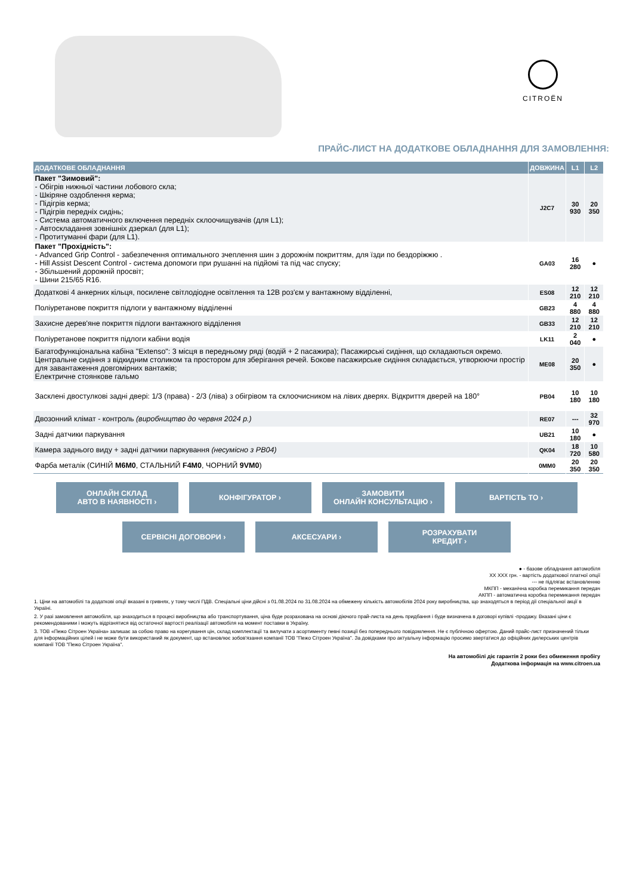CITROËN
ПРАЙС-ЛИСТ НА ДОДАТКОВЕ ОБЛАДНАННЯ ДЛЯ ЗАМОВЛЕННЯ:
| ДОДАТКОВЕ ОБЛАДНАННЯ | ДОВЖИНА | L1 | L2 |
| --- | --- | --- | --- |
| Пакет "Зимовий": - Обігрів нижньої частини лобового скла; - Шкіряне оздоблення керма; - Підігрів керма; - Підігрів передніх сидінь; - Система автоматичного включення передніх склоочищувачів (для L1); - Автоскладання зовнішніх дзеркал (для L1); - Протитуманні фари (для L1). | J2C7 | 30 930 | 20 350 |
| Пакет "Прохідність": - Advanced Grip Control - забезпечення оптимального зчеплення шин з дорожнім покриттям, для їзди по бездоріжжю . - Hill Assist Descent Control - система допомоги при рушанні на підйомі та під час спуску; - Збільшений дорожній просвіт; - Шини 215/65 R16. | GA03 | 16 280 | ● |
| Додаткові 4 анкерних кільця, посилене світлодіодне освітлення та 12В роз'єм у вантажному відділенні, | ES08 | 12 210 | 12 210 |
| Поліуретанове покриття підлоги у вантажному відділенні | GB23 | 4 880 | 4 880 |
| Захисне дерев'яне покриття підлоги вантажного відділення | GB33 | 12 210 | 12 210 |
| Поліуретанове покриття підлоги кабіни водія | LK11 | 2 040 | ● |
| Багатофункціональна кабіна "Extenso": 3 місця в передньому ряді (водій + 2 пасажира); Пасажирські сидіння, що складаються окремо. Центральне сидіння з відкидним столиком та простором для зберігання речей. Бокове пасажирське сидіння складається, утворюючи простір для завантаження довгомірних вантажів; Електричне стоянкове гальмо | ME08 | 20 350 | ● |
| Засклені двостулкові задні двері: 1/3 (права) - 2/3 (ліва) з обігрівом та склоочисником на лівих дверях. Відкриття дверей на 180° | PB04 | 10 180 | 10 180 |
| Двозонний клімат - контроль (виробництво до червня 2024 р.) | RE07 | --- | 32 970 |
| Задні датчики паркування | UB21 | 10 180 | ● |
| Камера заднього виду + задні датчики паркування (несумісно з PB04) | QK04 | 18 720 | 10 580 |
| Фарба металік (СИНІЙ M6M0 , СТАЛЬНИЙ F4M0 , ЧОРНИЙ 9VM0 ) | 0MM0 | 20 350 | 20 350 |
ОНЛАЙН СКЛАД
АВТО В НАЯВНОСТІ ›
КОНФІГУРАТОР ›
ЗАМОВИТИ
ОНЛАЙН КОНСУЛЬТАЦІЮ ›
ВАРТІСТЬ ТО ›
СЕРВІСНІ ДОГОВОРИ ›
АКСЕСУАРИ ›
РОЗРАХУВАТИ
КРЕДИТ ›
● - базове обладнання автомобіля
XX XXX грн. - вартість додаткової платної опції
--- не підлягає встановленню
МКПП - механічна коробка перемикання передач
АКПП - автоматична коробка перемикання передач
1. Ціни на автомобілі та додаткові опції вказані в гривнях, у тому числі ПДВ. Спеціальні ціни дійсні з 01.08.2024 по 31.08.2024 на обмежену кількість автомобілів 2024 року виробництва, що знаходяться в період дії спеціальної акції в Україні.
2. У разі замовлення автомобіля, що знаходиться в процесі виробництва або транспортування, ціна буде розрахована на основі діючого прай-листа на день придбання і буде визначена в договорі купівлі -продажу. Вказані ціни є рекомендованими і можуть відрізнятися від остаточної вартості реалізації автомобіля на момент поставки в Україну.
3. ТОВ «Пежо Сітроен Україна» залишає за собою право на корегування цін, склад комплектації та вилучати з асортименту певні позиції без попереднього повідомлення. Не є публічною офертою. Даний прайс-лист призначений тільки для інформаційних цілей і не може бути використаний як документ, що встановлює зобов'язання компанії ТОВ "Пежо Сітроен Україна". За довідками про актуальну інформацію просимо звертатися до офіційних дилерських центрів компанії ТОВ "Пежо Сітроен Україна".
На автомобілі діє гарантія 2 роки без обмеження пробігу
Додаткова інформація на www.citroen.ua